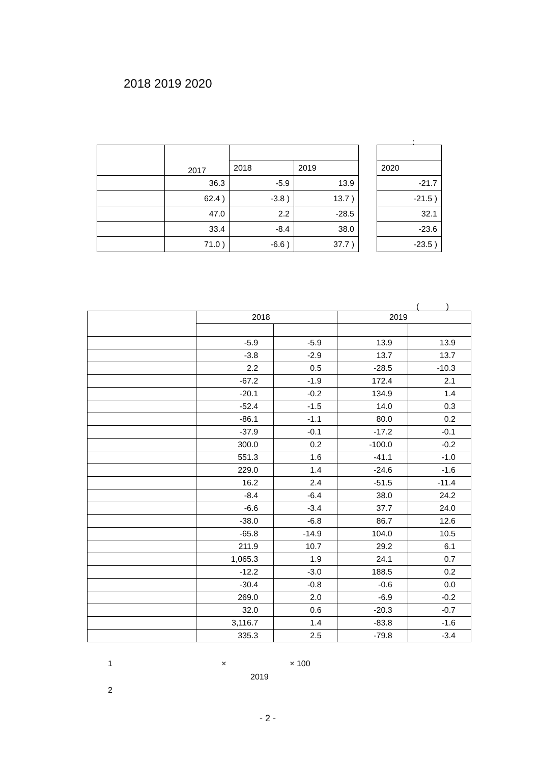2018 2019 2020
:
| | 2017 | | |
| | | 2018 | 2019 |
| | 36.3 | -5.9 | 13.9 |
| | 62.4 ) | -3.8 ) | 13.7 ) |
| | 47.0 | 2.2 | -28.5 |
| | 33.4 | -8.4 | 38.0 |
| | 71.0 ) | -6.6 ) | 37.7 ) |
| 2020 |
| -21.7 |
| -21.5 ) |
| 32.1 |
| -23.6 |
| -23.5 ) |
( )
| | 2018 | | 2019 | |
| --- | --- | --- | --- | --- |
| | -5.9 | -5.9 | 13.9 | 13.9 |
| | -3.8 | -2.9 | 13.7 | 13.7 |
| | 2.2 | 0.5 | -28.5 | -10.3 |
| | -67.2 | -1.9 | 172.4 | 2.1 |
| | -20.1 | -0.2 | 134.9 | 1.4 |
| | -52.4 | -1.5 | 14.0 | 0.3 |
| | -86.1 | -1.1 | 80.0 | 0.2 |
| | -37.9 | -0.1 | -17.2 | -0.1 |
| | 300.0 | 0.2 | -100.0 | -0.2 |
| | 551.3 | 1.6 | -41.1 | -1.0 |
| | 229.0 | 1.4 | -24.6 | -1.6 |
| | 16.2 | 2.4 | -51.5 | -11.4 |
| | -8.4 | -6.4 | 38.0 | 24.2 |
| | -6.6 | -3.4 | 37.7 | 24.0 |
| | -38.0 | -6.8 | 86.7 | 12.6 |
| | -65.8 | -14.9 | 104.0 | 10.5 |
| | 211.9 | 10.7 | 29.2 | 6.1 |
| | 1,065.3 | 1.9 | 24.1 | 0.7 |
| | -12.2 | -3.0 | 188.5 | 0.2 |
| | -30.4 | -0.8 | -0.6 | 0.0 |
| | 269.0 | 2.0 | -6.9 | -0.2 |
| | 32.0 | 0.6 | -20.3 | -0.7 |
| | 3,116.7 | 1.4 | -83.8 | -1.6 |
| | 335.3 | 2.5 | -79.8 | -3.4 |
1 × × 100
2019
2
- 2 -